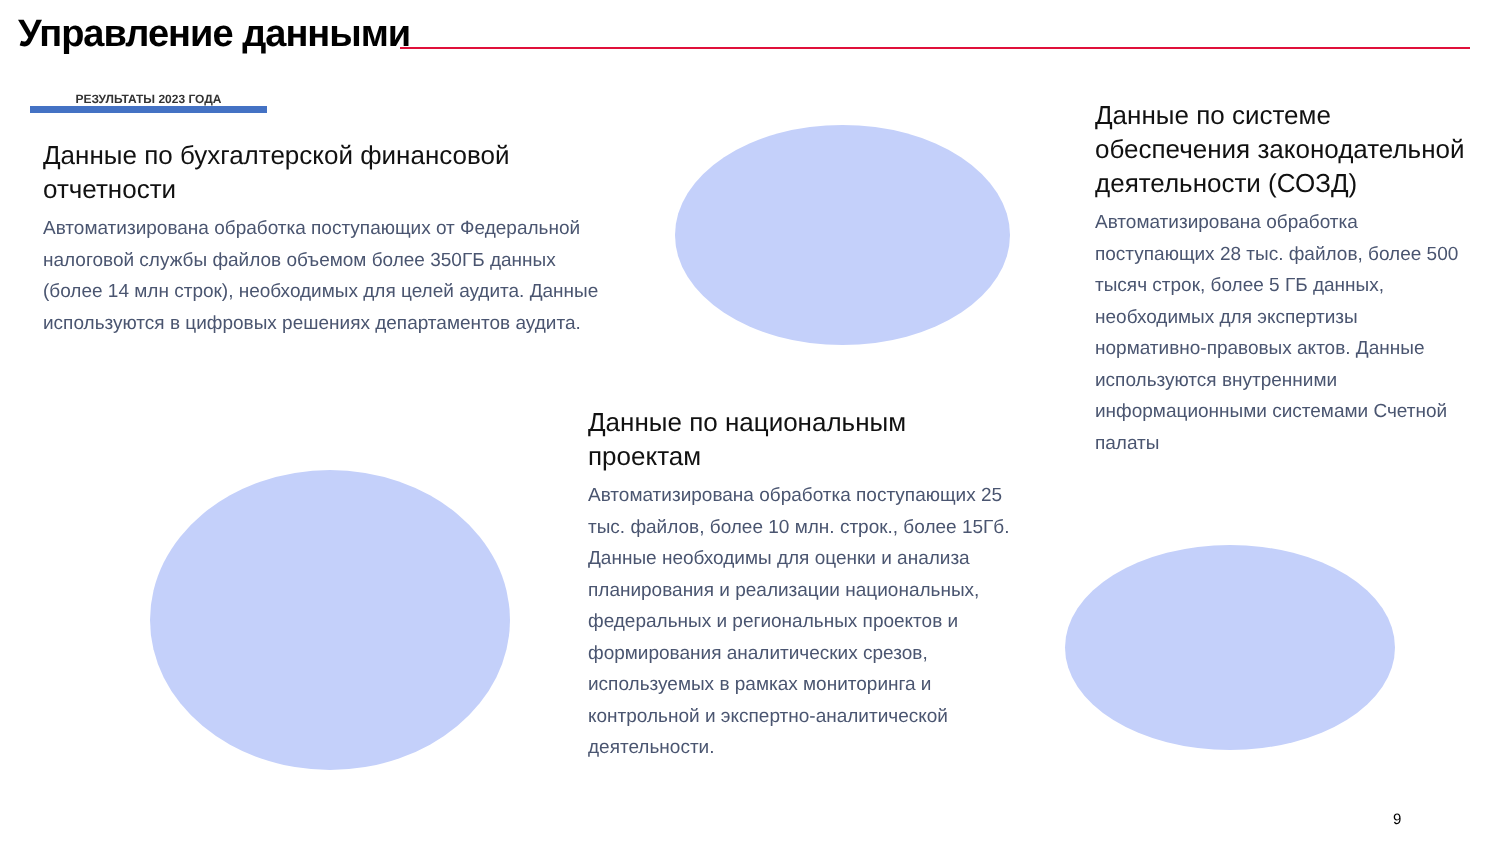Управление данными
РЕЗУЛЬТАТЫ 2023 ГОДА
Данные по бухгалтерской финансовой отчетности
Автоматизирована обработка поступающих от Федеральной налоговой службы файлов объемом более 350ГБ данных (более 14 млн строк), необходимых для целей аудита. Данные используются в цифровых решениях департаментов аудита.
Данные по национальным проектам
Автоматизирована обработка поступающих 25 тыс. файлов, более 10 млн. строк., более 15Гб. Данные необходимы для оценки и анализа планирования и реализации национальных, федеральных и региональных проектов и формирования аналитических срезов, используемых в рамках мониторинга и контрольной и экспертно-аналитической деятельности.
Данные по системе обеспечения законодательной деятельности (СОЗД)
Автоматизирована обработка поступающих 28 тыс. файлов, более 500 тысяч строк, более 5 ГБ данных, необходимых для экспертизы нормативно-правовых актов. Данные используются внутренними информационными системами Счетной палаты
9